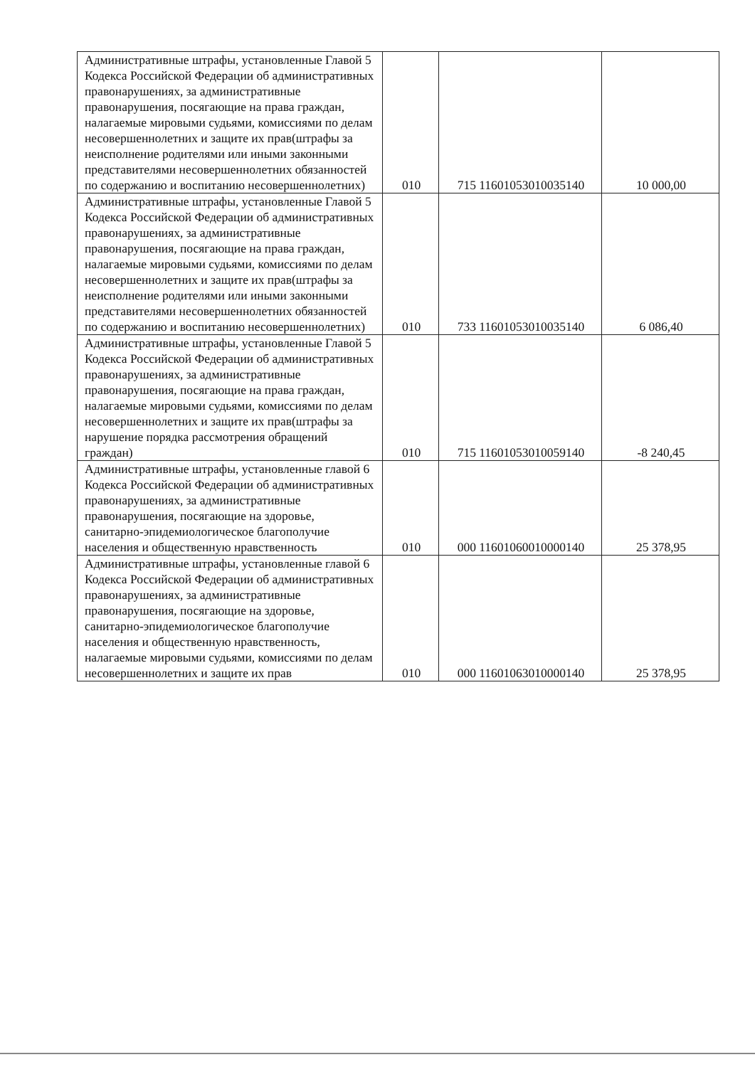| Административные штрафы, установленные Главой 5 Кодекса Российской Федерации об административных правонарушениях, за административные правонарушения, посягающие на права граждан, налагаемые мировыми судьями, комиссиями по делам несовершеннолетних и защите их прав(штрафы за неисполнение родителями или иными законными представителями несовершеннолетних обязанностей по содержанию и воспитанию несовершеннолетних) | 010 | 715 11601053010035140 | 10 000,00 |
| Административные штрафы, установленные Главой 5 Кодекса Российской Федерации об административных правонарушениях, за административные правонарушения, посягающие на права граждан, налагаемые мировыми судьями, комиссиями по делам несовершеннолетних и защите их прав(штрафы за неисполнение родителями или иными законными представителями несовершеннолетних обязанностей по содержанию и воспитанию несовершеннолетних) | 010 | 733 11601053010035140 | 6 086,40 |
| Административные штрафы, установленные Главой 5 Кодекса Российской Федерации об административных правонарушениях, за административные правонарушения, посягающие на права граждан, налагаемые мировыми судьями, комиссиями по делам несовершеннолетних и защите их прав(штрафы за нарушение порядка рассмотрения обращений граждан) | 010 | 715 11601053010059140 | -8 240,45 |
| Административные штрафы, установленные главой 6 Кодекса Российской Федерации об административных правонарушениях, за административные правонарушения, посягающие на здоровье, санитарно-эпидемиологическое благополучие населения и общественную нравственность | 010 | 000 11601060010000140 | 25 378,95 |
| Административные штрафы, установленные главой 6 Кодекса Российской Федерации об административных правонарушениях, за административные правонарушения, посягающие на здоровье, санитарно-эпидемиологическое благополучие населения и общественную нравственность, налагаемые мировыми судьями, комиссиями по делам несовершеннолетних и защите их прав | 010 | 000 11601063010000140 | 25 378,95 |